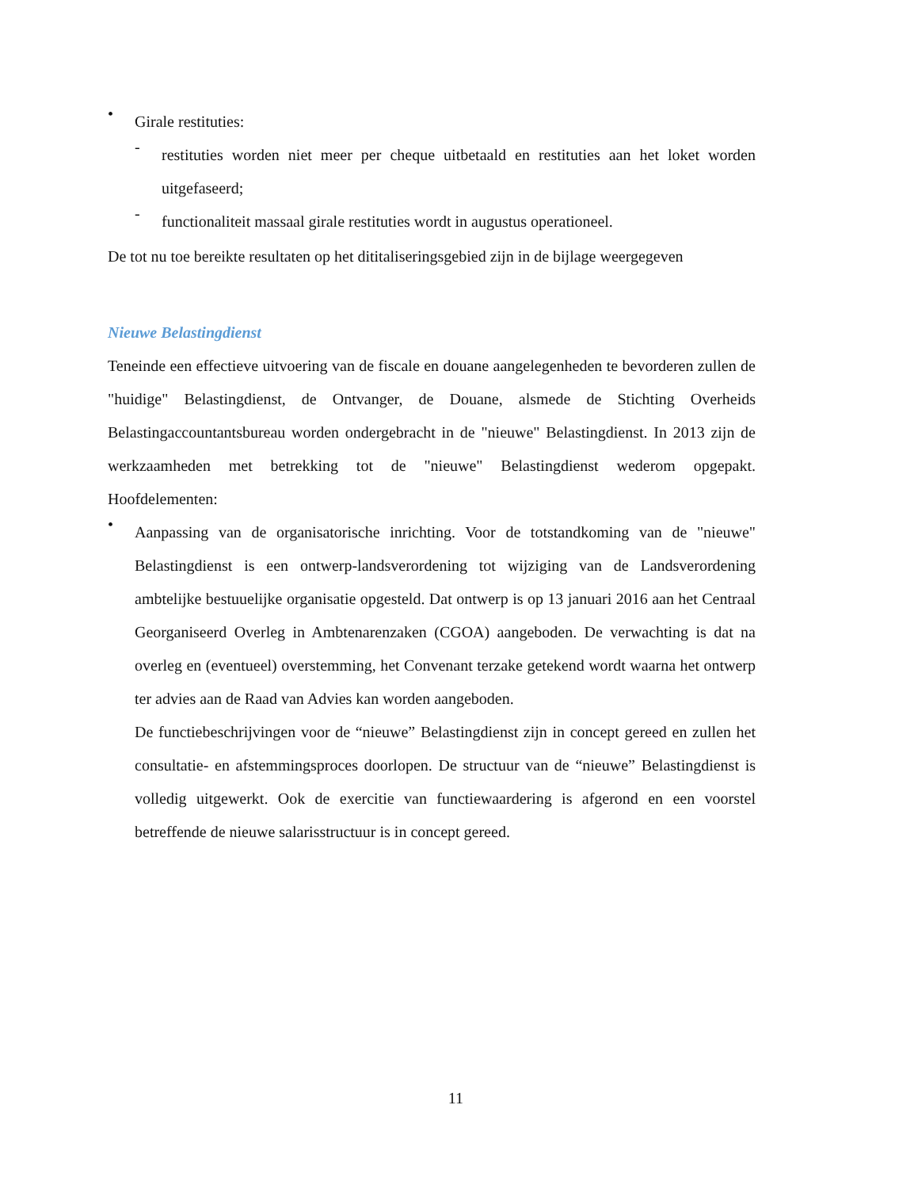•
Girale restituties:
-
restituties worden niet meer per cheque uitbetaald en restituties aan het loket worden uitgefaseerd;
-
functionaliteit massaal girale restituties wordt in augustus operationeel.
De tot nu toe bereikte resultaten op het dititaliseringsgebied zijn in de bijlage weergegeven
Nieuwe Belastingdienst
Teneinde een effectieve uitvoering van de fiscale en douane aangelegenheden te bevorderen zullen de "huidige" Belastingdienst, de Ontvanger, de Douane, alsmede de Stichting Overheids Belastingaccountantsbureau worden ondergebracht in de "nieuwe" Belastingdienst. In 2013 zijn de werkzaamheden met betrekking tot de "nieuwe" Belastingdienst wederom opgepakt. Hoofdelementen:
•
Aanpassing van de organisatorische inrichting. Voor de totstandkoming van de "nieuwe" Belastingdienst is een ontwerp-landsverordening tot wijziging van de Landsverordening ambtelijke bestuuelijke organisatie opgesteld. Dat ontwerp is op 13 januari 2016 aan het Centraal Georganiseerd Overleg in Ambtenarenzaken (CGOA) aangeboden. De verwachting is dat na overleg en (eventueel) overstemming, het Convenant terzake getekend wordt waarna het ontwerp ter advies aan de Raad van Advies kan worden aangeboden.
De functiebeschrijvingen voor de “nieuwe” Belastingdienst zijn in concept gereed en zullen het consultatie- en afstemmingsproces doorlopen. De structuur van de “nieuwe” Belastingdienst is volledig uitgewerkt. Ook de exercitie van functiewaardering is afgerond en een voorstel betreffende de nieuwe salarisstructuur is in concept gereed.
11